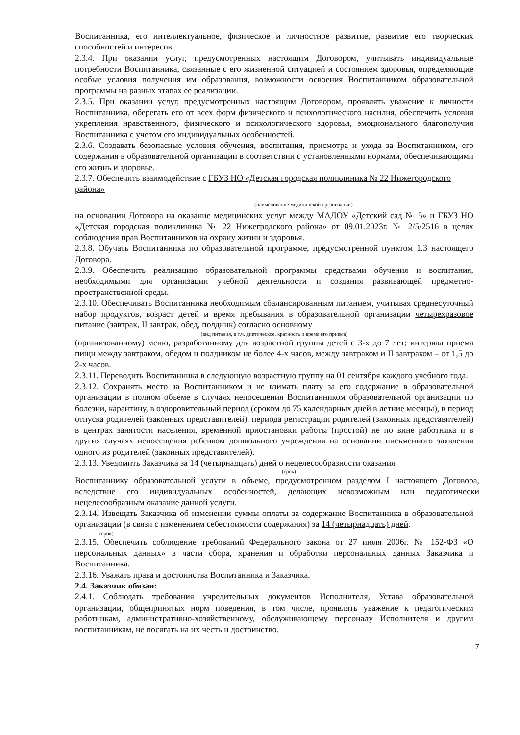Воспитанника, его интеллектуальное, физическое и личностное развитие, развитие его творческих способностей и интересов.
2.3.4. При оказании услуг, предусмотренных настоящим Договором, учитывать индивидуальные потребности Воспитанника, связанные с его жизненной ситуацией и состоянием здоровья, определяющие особые условия получения им образования, возможности освоения Воспитанником образовательной программы на разных этапах ее реализации.
2.3.5. При оказании услуг, предусмотренных настоящим Договором, проявлять уважение к личности Воспитанника, оберегать его от всех форм физического и психологического насилия, обеспечить условия укрепления нравственного, физического и психологического здоровья, эмоционального благополучия Воспитанника с учетом его индивидуальных особенностей.
2.3.6. Создавать безопасные условия обучения, воспитания, присмотра и ухода за Воспитанником, его содержания в образовательной организации в соответствии с установленными нормами, обеспечивающими его жизнь и здоровье.
2.3.7. Обеспечить взаимодействие с ГБУЗ НО «Детская городская поликлиника № 22 Нижегородского района»
(наименование медицинской организации)
на основании Договора на оказание медицинских услуг между МАДОУ «Детский сад № 5» и ГБУЗ НО «Детская городская поликлиника № 22 Нижегродского района» от 09.01.2023г. № 2/5/2516 в целях соблюдения прав Воспитанников на охрану жизни и здоровья.
2.3.8. Обучать Воспитанника по образовательной программе, предусмотренной пунктом 1.3 настоящего Договора.
2.3.9. Обеспечить реализацию образовательной программы средствами обучения и воспитания, необходимыми для организации учебной деятельности и создания развивающей предметно-пространственной среды.
2.3.10. Обеспечивать Воспитанника необходимым сбалансированным питанием, учитывая среднесуточный набор продуктов, возраст детей и время пребывания в образовательной организации четырехразовое питание (завтрак, II завтрак, обед, полдник) согласно основному
(вид питания, в т.ч. диетическое, кратность и время его приема)
(организованному) меню, разработанному для возрастной группы детей с 3-х до 7 лет; интервал приема пищи между завтраком, обедом и полдником не более 4-х часов, между завтраком и II завтраком – от 1,5 до 2-х часов.
2.3.11. Переводить Воспитанника в следующую возрастную группу на 01 сентября каждого учебного года.
2.3.12. Сохранять место за Воспитанником и не взимать плату за его содержание в образовательной организации в полном объеме в случаях непосещения Воспитанником образовательной организации по болезни, карантину, в оздоровительный период (сроком до 75 календарных дней в летние месяцы), в период отпуска родителей (законных представителей), периода регистрации родителей (законных представителей) в центрах занятости населения, временной приостановки работы (простой) не по вине работника и в других случаях непосещения ребенком дошкольного учреждения на основании письменного заявления одного из родителей (законных представителей).
2.3.13. Уведомить Заказчика за 14 (четырнадцать) дней о нецелесообразности оказания
(срок)
Воспитаннику образовательной услуги в объеме, предусмотренном разделом I настоящего Договора, вследствие его индивидуальных особенностей, делающих невозможным или педагогически нецелесообразным оказание данной услуги.
2.3.14. Извещать Заказчика об изменении суммы оплаты за содержание Воспитанника в образовательной организации (в связи с изменением себестоимости содержания) за 14 (четырнадцать) дней.
(срок)
2.3.15. Обеспечить соблюдение требований Федерального закона от 27 июля 2006г. № 152-ФЗ «О персональных данных» в части сбора, хранения и обработки персональных данных Заказчика и Воспитанника.
2.3.16. Уважать права и достоинства Воспитанника и Заказчика.
2.4. Заказчик обязан:
2.4.1. Соблюдать требования учредительных документов Исполнителя, Устава образовательной организации, общепринятых норм поведения, в том числе, проявлять уважение к педагогическим работникам, административно-хозяйственному, обслуживающему персоналу Исполнителя и другим воспитанникам, не посягать на их честь и достоинство.
7